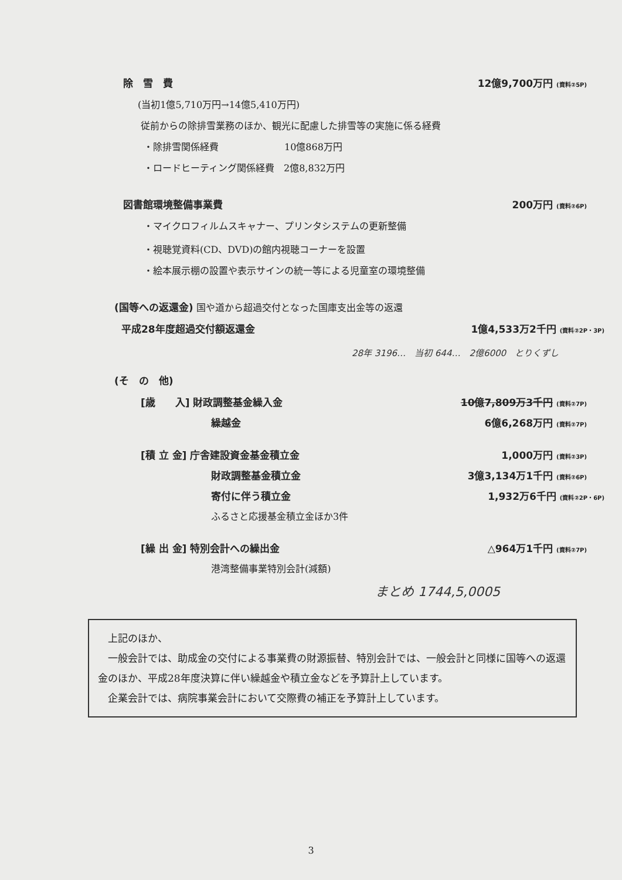除　雪　費 12億9,700万円 (資料②5P)
(当初1億5,710万円→14億5,410万円)
従前からの除排雪業務のほか、観光に配慮した排雪等の実施に係る経費
・除排雪関係経費　　　　　　　10億868万円
・ロードヒーティング関係経費　2億8,832万円
図書館環境整備事業費 200万円 (資料②6P)
・マイクロフィルムスキャナー、プリンタシステムの更新整備
・視聴覚資料(CD、DVD)の館内視聴コーナーを設置
・絵本展示棚の設置や表示サインの統一等による児童室の環境整備
(国等への返還金) 国や道から超過交付となった国庫支出金等の返還
平成28年度超過交付額返還金 1億4,533万2千円 (資料②2P・3P)
28年 3196…　当初 644…　2億6000　とりくずし
(そ　の　他)
[歳　　入] 財政調整基金繰入金 10億7,809万3千円 (資料②7P)
繰越金 6億6,268万円 (資料②7P)
[積 立 金] 庁舎建設資金基金積立金 1,000万円 (資料②3P)
財政調整基金積立金 3億3,134万1千円 (資料②6P)
寄付に伴う積立金 1,932万6千円 (資料②2P・6P)
ふるさと応援基金積立金ほか3件
[繰 出 金] 特別会計への繰出金 △964万1千円 (資料②7P)
港湾整備事業特別会計(減額)
まとめ 1744,5,0005
　上記のほか、
　一般会計では、助成金の交付による事業費の財源振替、特別会計では、一般会計と同様に国等への返還金のほか、平成28年度決算に伴い繰越金や積立金などを予算計上しています。
　企業会計では、病院事業会計において交際費の補正を予算計上しています。
3